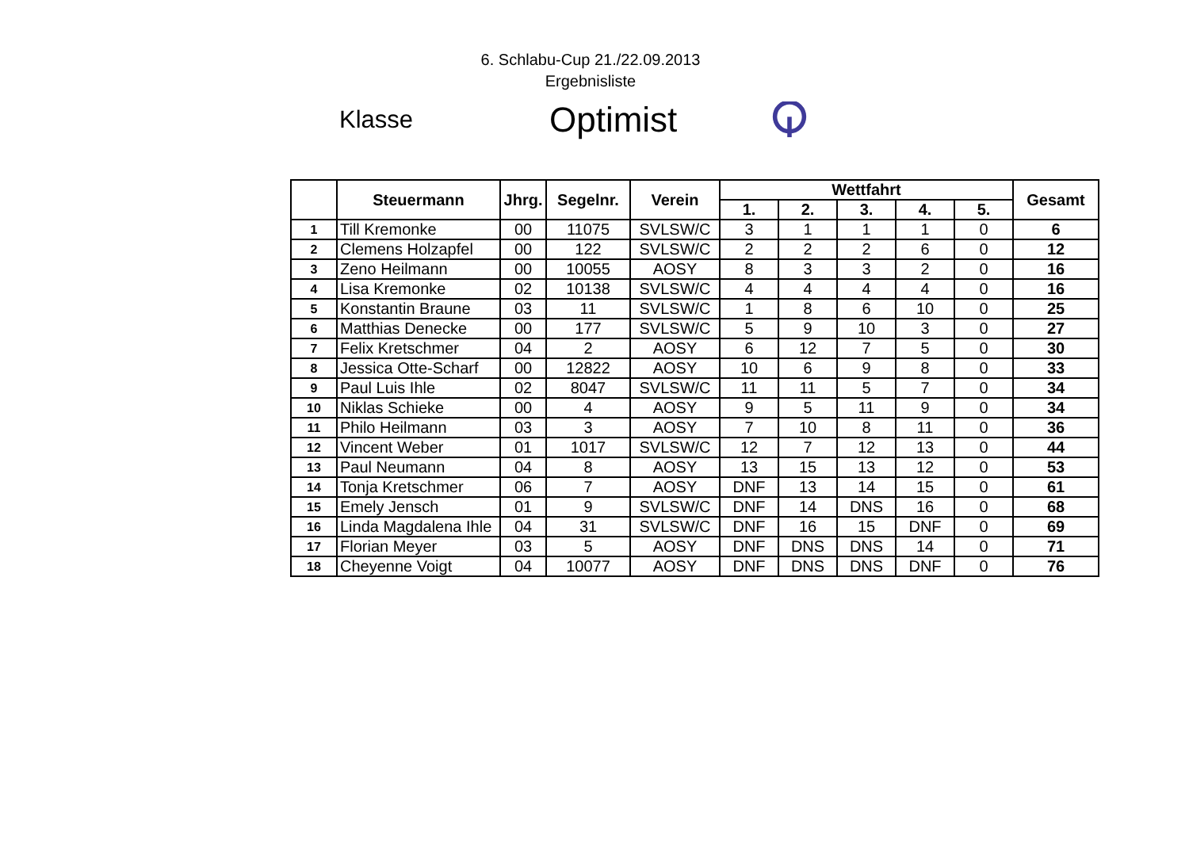6. Schlabu-Cup 21./22.09.2013
Ergebnisliste
Klasse
Optimist
| | Steuermann | Jhrg. | Segelnr. | Verein | Wettfahrt | | | | | Gesamt |
| --- | --- | --- | --- | --- | --- | --- | --- | --- | --- | --- |
| | | | | | 1. | 2. | 3. | 4. | 5. | |
| 1 | Till Kremonke | 00 | 11075 | SVLSW/C | 3 | 1 | 1 | 1 | 0 | 6 |
| 2 | Clemens Holzapfel | 00 | 122 | SVLSW/C | 2 | 2 | 2 | 6 | 0 | 12 |
| 3 | Zeno Heilmann | 00 | 10055 | AOSY | 8 | 3 | 3 | 2 | 0 | 16 |
| 4 | Lisa Kremonke | 02 | 10138 | SVLSW/C | 4 | 4 | 4 | 4 | 0 | 16 |
| 5 | Konstantin Braune | 03 | 11 | SVLSW/C | 1 | 8 | 6 | 10 | 0 | 25 |
| 6 | Matthias Denecke | 00 | 177 | SVLSW/C | 5 | 9 | 10 | 3 | 0 | 27 |
| 7 | Felix Kretschmer | 04 | 2 | AOSY | 6 | 12 | 7 | 5 | 0 | 30 |
| 8 | Jessica Otte-Scharf | 00 | 12822 | AOSY | 10 | 6 | 9 | 8 | 0 | 33 |
| 9 | Paul Luis Ihle | 02 | 8047 | SVLSW/C | 11 | 11 | 5 | 7 | 0 | 34 |
| 10 | Niklas Schieke | 00 | 4 | AOSY | 9 | 5 | 11 | 9 | 0 | 34 |
| 11 | Philo Heilmann | 03 | 3 | AOSY | 7 | 10 | 8 | 11 | 0 | 36 |
| 12 | Vincent Weber | 01 | 1017 | SVLSW/C | 12 | 7 | 12 | 13 | 0 | 44 |
| 13 | Paul Neumann | 04 | 8 | AOSY | 13 | 15 | 13 | 12 | 0 | 53 |
| 14 | Tonja Kretschmer | 06 | 7 | AOSY | DNF | 13 | 14 | 15 | 0 | 61 |
| 15 | Emely Jensch | 01 | 9 | SVLSW/C | DNF | 14 | DNS | 16 | 0 | 68 |
| 16 | Linda Magdalena Ihle | 04 | 31 | SVLSW/C | DNF | 16 | 15 | DNF | 0 | 69 |
| 17 | Florian Meyer | 03 | 5 | AOSY | DNF | DNS | DNS | 14 | 0 | 71 |
| 18 | Cheyenne Voigt | 04 | 10077 | AOSY | DNF | DNS | DNS | DNF | 0 | 76 |